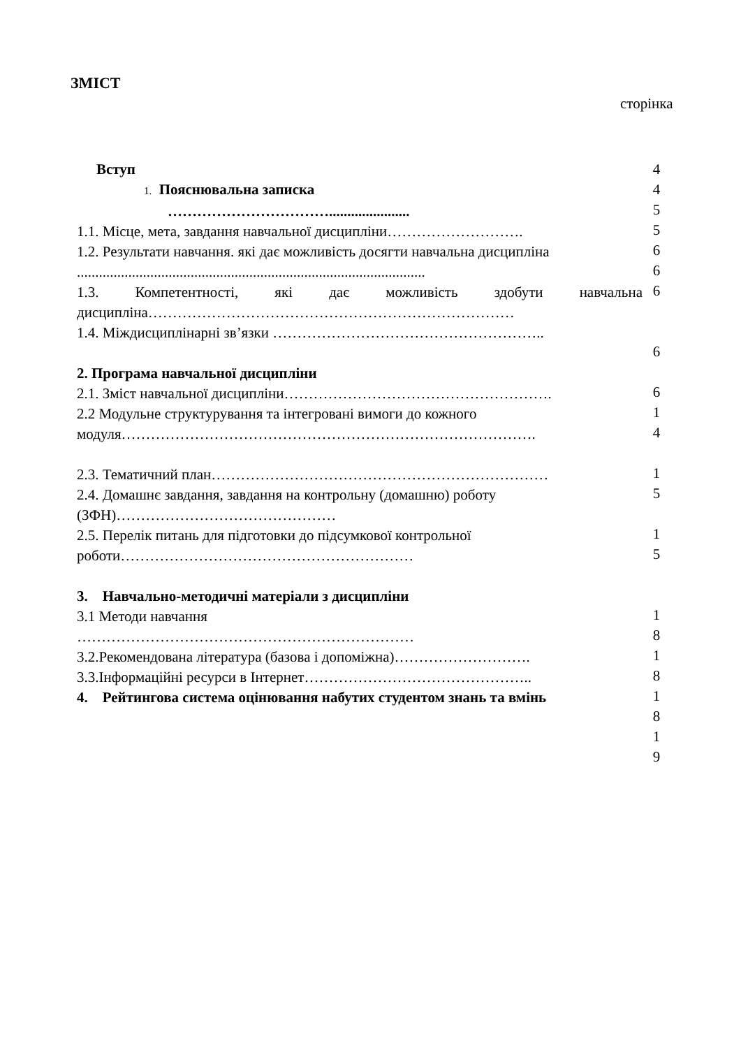ЗМІСТ
сторінка
Вступ
1. Пояснювальна записка
……………………………......................
1.1. Місце, мета, завдання навчальної дисципліни……………………….
1.2. Результати навчання. які дає можливість досягти навчальна дисципліна ...............................................................................................
1.3. Компетентності, які дає можливість здобути навчальна дисципліна…………………………………………………………………
1.4. Міждисциплінарні зв’язки ………………………………………………..
2. Програма навчальної дисципліни
2.1. Зміст навчальної дисципліни……………………………………………….
2.2 Модульне структурування та інтегровані вимоги до кожного модуля………………………………………………………………………….
2.3. Тематичний план……………………………………………………………
2.4. Домашнє завдання, завдання на контрольну (домашню) роботу (ЗФН)………………………………………
2.5. Перелік питань для підготовки до підсумкової контрольної роботи……………………………………………………
3. Навчально-методичні матеріали з дисципліни
3.1 Методи навчання
……………………………………………………………
3.2.Рекомендована література (базова і допоміжна)……………………….
3.3.Інформаційні ресурси в Інтернет………………………………………..
4. Рейтингова система оцінювання набутих студентом знань та вмінь
4
4
5
5
6
6
6
6
6
1
4
1
5
1
5
1
8
1
8
1
8
1
9